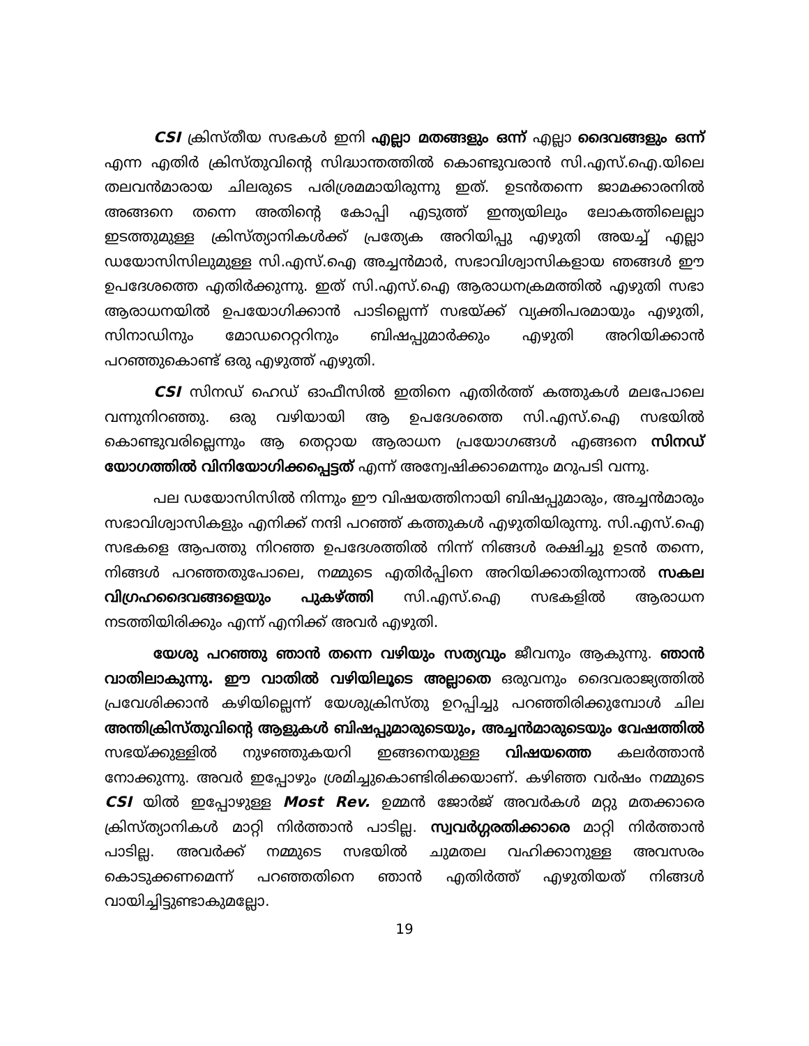CSI ക്രിസ്തീയ സഭകൾ ഇനി എല്ലാ മതങ്ങളും ഒന്ന് എല്ലാ ദൈവങ്ങളും ഒന്ന് എന്ന എതിർ ക്രിസ്തുവിന്റെ സിദ്ധാന്തത്തിൽ കൊണ്ടുവരാൻ സി.എസ്.ഐ.യിലെ തലവൻമാരായ ചിലരുടെ പരിശ്രമമായിരുന്നു ഇത്. ഉടൻതന്നെ ജാമക്കാരനിൽ അങ്ങനെ തന്നെ അതിന്റെ കോപ്പി എടുത്ത് ഇന്ത്യയിലും ലോകത്തിലെല്ലാ ഇടത്തുമുള്ള ക്രിസ്ത്യാനികൾക്ക് പ്രത്യേക അറിയിപ്പു എഴുതി അയച്ച് എല്ലാ ഡയോസിസിലുമുള്ള സി.എസ്.ഐ അച്ചൻമാർ, സഭാവിശ്വാസികളായ ഞങ്ങൾ ഈ ഉപദേശത്തെ എതിർക്കുന്നു. ഇത് സി.എസ്.ഐ ആരാധനക്രമത്തിൽ എഴുതി സഭാ ആരാധനയിൽ ഉപയോഗിക്കാൻ പാടില്ലെന്ന് സഭയ്ക്ക് വ്യക്തിപരമായും എഴുതി, സിനാഡിനും മോഡറെറ്ററിനും ബിഷപ്പുമാർക്കും എഴുതി അറിയിക്കാൻ പറഞ്ഞുകൊണ്ട് ഒരു എഴുത്ത് എഴുതി.
CSI സിനഡ് ഹെഡ് ഓഫീസിൽ ഇതിനെ എതിർത്ത് കത്തുകൾ മലപോലെ വന്നുനിറഞ്ഞു. ഒരു വഴിയായി ആ ഉപദേശത്തെ സി.എസ്.ഐ സഭയിൽ കൊണ്ടുവരില്ലെന്നും ആ തെറ്റായ ആരാധന പ്രയോഗങ്ങൾ എങ്ങനെ സിനഡ് യോഗത്തിൽ വിനിയോഗിക്കപ്പെട്ടത് എന്ന് അന്വേഷിക്കാമെന്നും മറുപടി വന്നു.
പല ഡയോസിസിൽ നിന്നും ഈ വിഷയത്തിനായി ബിഷപ്പുമാരും, അച്ചൻമാരും സഭാവിശ്വാസികളും എനിക്ക് നന്ദി പറഞ്ഞ് കത്തുകൾ എഴുതിയിരുന്നു. സി.എസ്.ഐ സഭകളെ ആപത്തു നിറഞ്ഞ ഉപദേശത്തിൽ നിന്ന് നിങ്ങൾ രക്ഷിച്ചു ഉടൻ തന്നെ, നിങ്ങൾ പറഞ്ഞതുപോലെ, നമ്മുടെ എതിർപ്പിനെ അറിയിക്കാതിരുന്നാൽ സകല വിഗ്രഹദൈവങ്ങളെയും പുകഴ്ത്തി സി.എസ്.ഐ സഭകളിൽ ആരാധന നടത്തിയിരിക്കും എന്ന് എനിക്ക് അവർ എഴുതി.
യേശു പറഞ്ഞു ഞാൻ തന്നെ വഴിയും സത്യവും ജീവനും ആകുന്നു. ഞാൻ വാതിലാകുന്നു. ഈ വാതിൽ വഴിയിലൂടെ അല്ലാതെ ഒരുവനും ദൈവരാജ്യത്തിൽ പ്രവേശിക്കാൻ കഴിയില്ലെന്ന് യേശുക്രിസ്തു ഉറപ്പിച്ചു പറഞ്ഞിരിക്കുമ്പോൾ ചില അന്തിക്രിസ്തുവിന്റെ ആളുകൾ ബിഷപ്പുമാരുടെയും, അച്ചൻമാരുടെയും വേഷത്തിൽ സഭയ്ക്കുള്ളിൽ നുഴഞ്ഞുകയറി ഇങ്ങനെയുള്ള വിഷയത്തെ കലർത്താൻ നോക്കുന്നു. അവർ ഇപ്പോഴും ശ്രമിച്ചുകൊണ്ടിരിക്കയാണ്. കഴിഞ്ഞ വർഷം നമ്മുടെ CSI യിൽ ഇപ്പോഴുള്ള Most Rev. ഉമ്മൻ ജോർജ് അവർകൾ മറ്റു മതക്കാരെ ക്രിസ്ത്യാനികൾ മാറ്റി നിർത്താൻ പാടില്ല. സ്വവർഗ്ഗരതിക്കാരെ മാറ്റി നിർത്താൻ പാടില്ല. അവർക്ക് നമ്മുടെ സഭയിൽ ചുമതല വഹിക്കാനുള്ള അവസരം കൊടുക്കണമെന്ന് പറഞ്ഞതിനെ ഞാൻ എതിർത്ത് എഴുതിയത് നിങ്ങൾ വായിച്ചിട്ടുണ്ടാകുമല്ലോ.
19